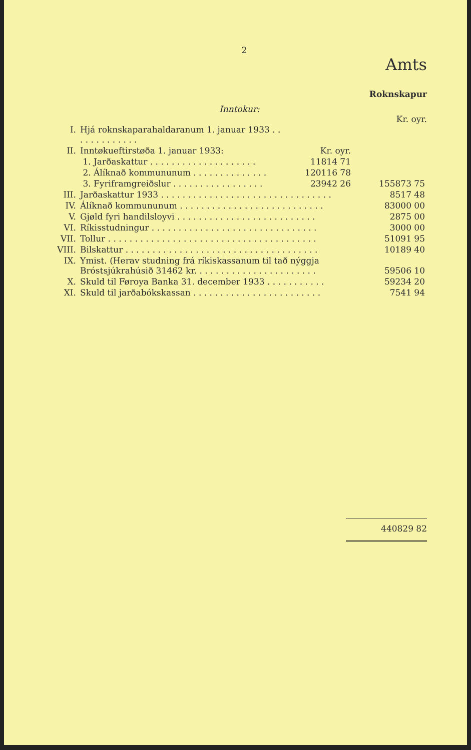2
Amts
Roknskapur
Inntokur:
Kr. oyr.
| I. | Hjá roknskaparahaldaranum 1. januar 1933 . . . . . . . . . . . . . | | |
| II. | Inntøkueftirstøða 1. januar 1933: | Kr. oyr. | |
| | 1. Jarðaskattur . . . . . . . . . . . . . . . . . . . . | 11814 71 | |
| | 2. Álíknað kommununum . . . . . . . . . . . . . . | 120116 78 | |
| | 3. Fyriframgreiðslur . . . . . . . . . . . . . . . . . | 23942 26 | 155873 75 |
| III. | Jarðaskattur 1933 . . . . . . . . . . . . . . . . . . . . . . . . . . . . . . . . | | 8517 48 |
| IV. | Álíknað kommununum . . . . . . . . . . . . . . . . . . . . . . . . . . . | | 83000 00 |
| V. | Gjøld fyri handilsloyvi . . . . . . . . . . . . . . . . . . . . . . . . . . | | 2875 00 |
| VI. | Ríkisstudningur . . . . . . . . . . . . . . . . . . . . . . . . . . . . . . . | | 3000 00 |
| VII. | Tollur . . . . . . . . . . . . . . . . . . . . . . . . . . . . . . . . . . . . . . . | | 51091 95 |
| VIII. | Bilskattur . . . . . . . . . . . . . . . . . . . . . . . . . . . . . . . . . . . . | | 10189 40 |
| IX. | Ymist. (Herav studning frá ríkiskassanum til tað nýggja Bróstsjúkrahúsið 31462 kr. . . . . . . . . . . . . . . . . . . . . . . | | 59506 10 |
| X. | Skuld til Føroya Banka 31. december 1933 . . . . . . . . . . . | | 59234 20 |
| XI. | Skuld til jarðabókskassan . . . . . . . . . . . . . . . . . . . . . . . . | | 7541 94 |
440829 82